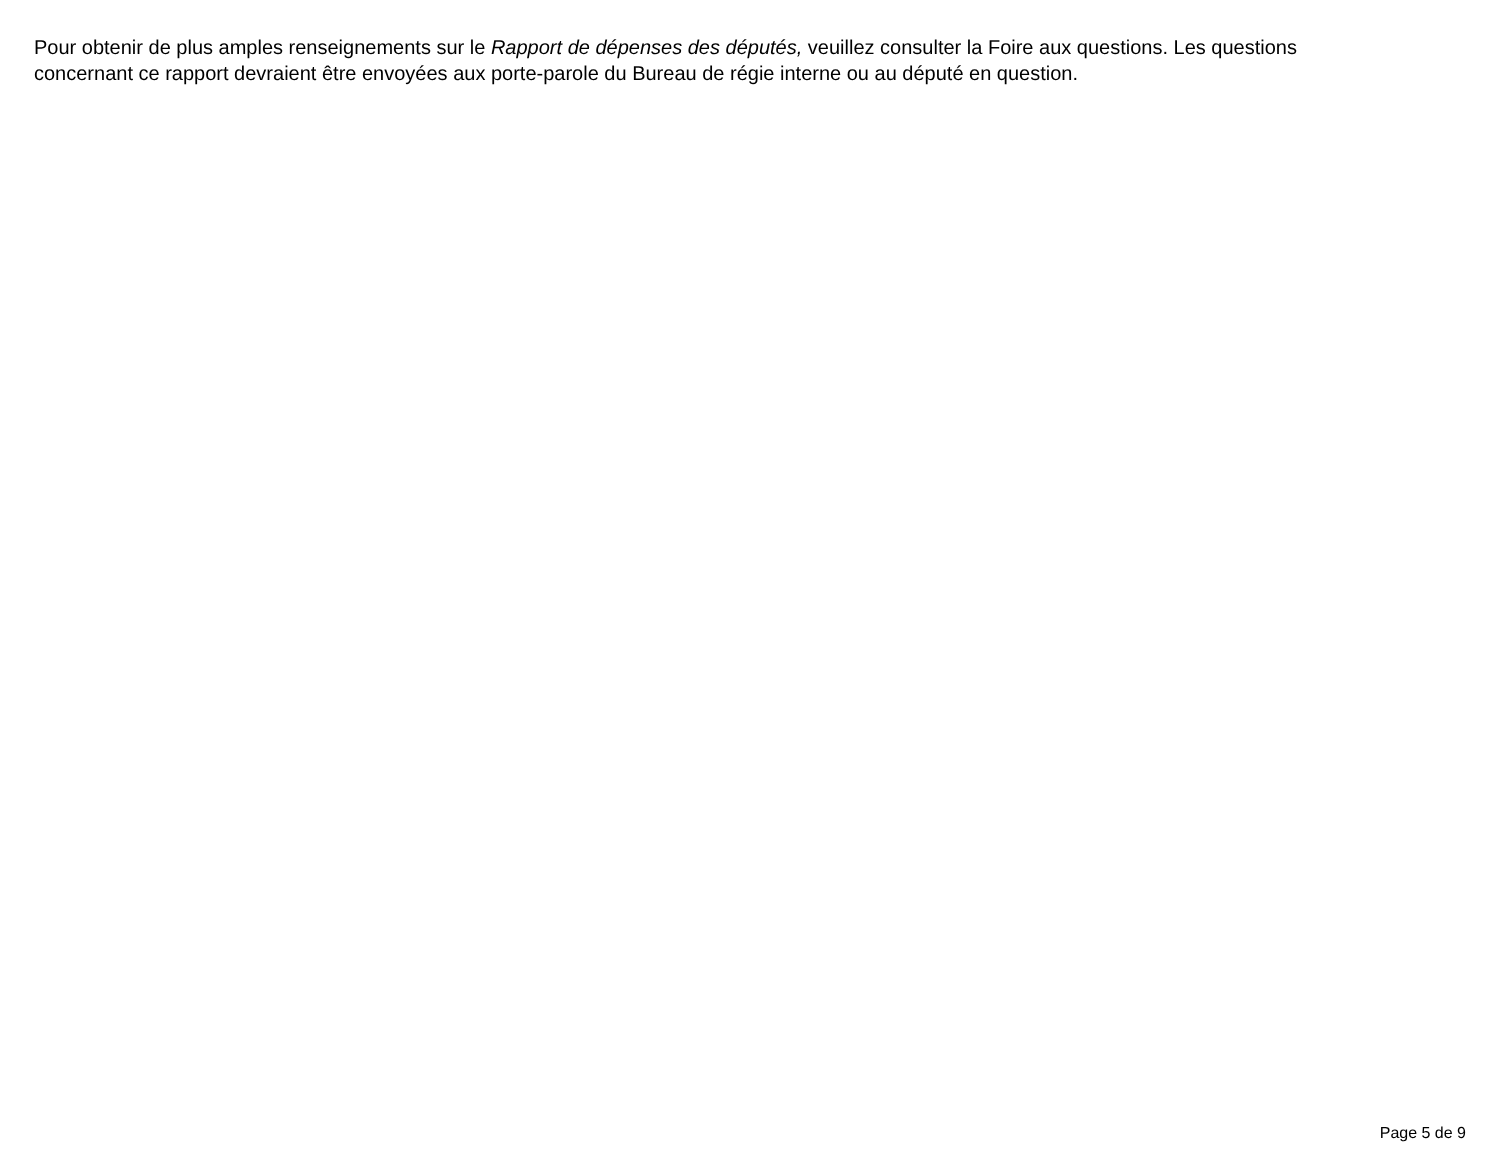Pour obtenir de plus amples renseignements sur le Rapport de dépenses des députés, veuillez consulter la Foire aux questions. Les questions
concernant ce rapport devraient être envoyées aux porte-parole du Bureau de régie interne ou au député en question.
Page 5 de 9